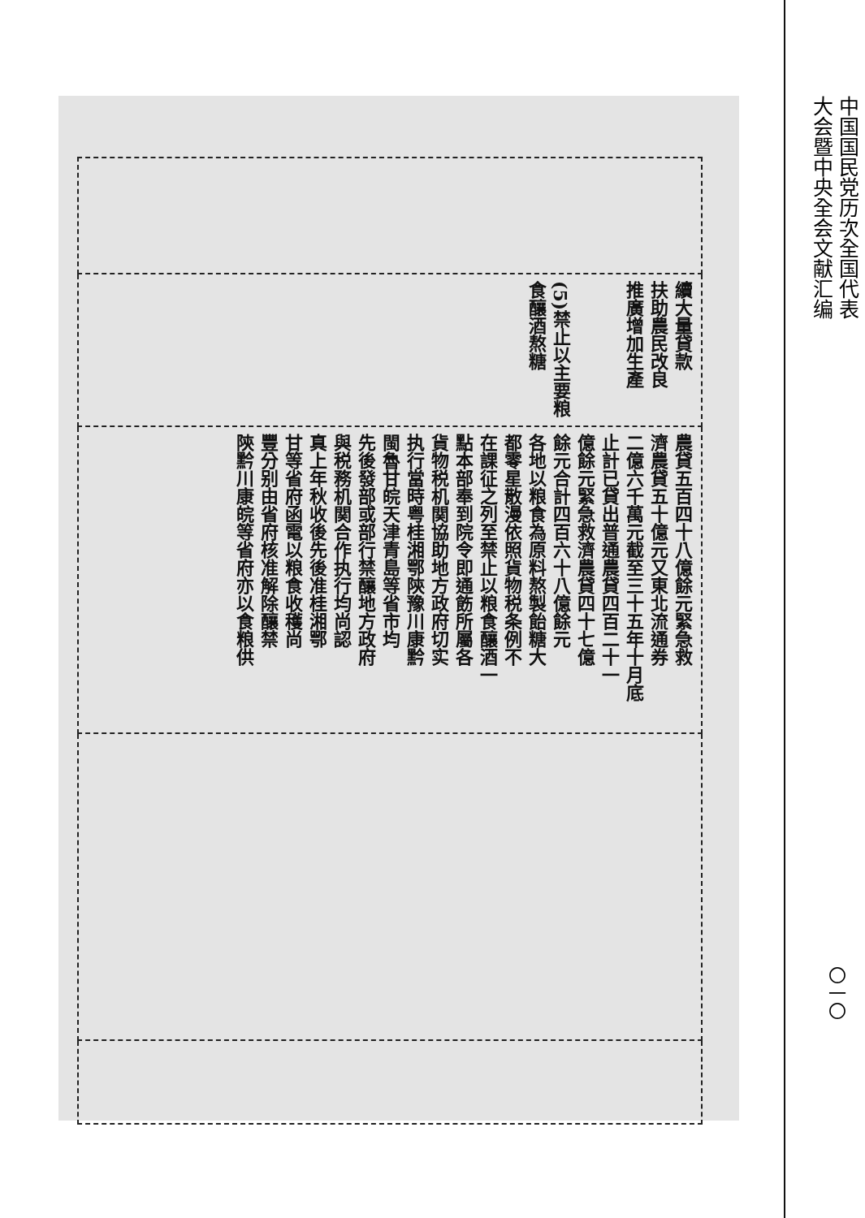| 續大量貸款 扶助農民改良 推廣增加生產 (5)禁止以主要粮 食釀酒熬糖 |
| 農貸五百四十八億餘元緊急救 濟農貸五十億元又東北流通券 二億六千萬元截至三十五年十月底 止計已貸出普通農貸四百二十一 億餘元緊急救濟農貸四十七億 餘元合計四百六十八億餘元 各地以粮食為原料熬製飴糖大 都零星散漫依照貨物税条例不 在課征之列至禁止以粮食釀酒一 點本部奉到院令即通飭所屬各 貨物税机関協助地方政府切实 执行當時粤桂湘鄂陝豫川康黔 閩魯甘皖天津青島等省市均 先後發部或部行禁釀地方政府 與税務机関合作执行均尚認 真上年秋收後先後准桂湘鄂 甘等省府函電以粮食收穫尚 豐分别由省府核准解除釀禁 陝黔川康皖等省府亦以食粮供 |
中国国民党历次全国代表
大会暨中央全会文献汇编
〇一〇